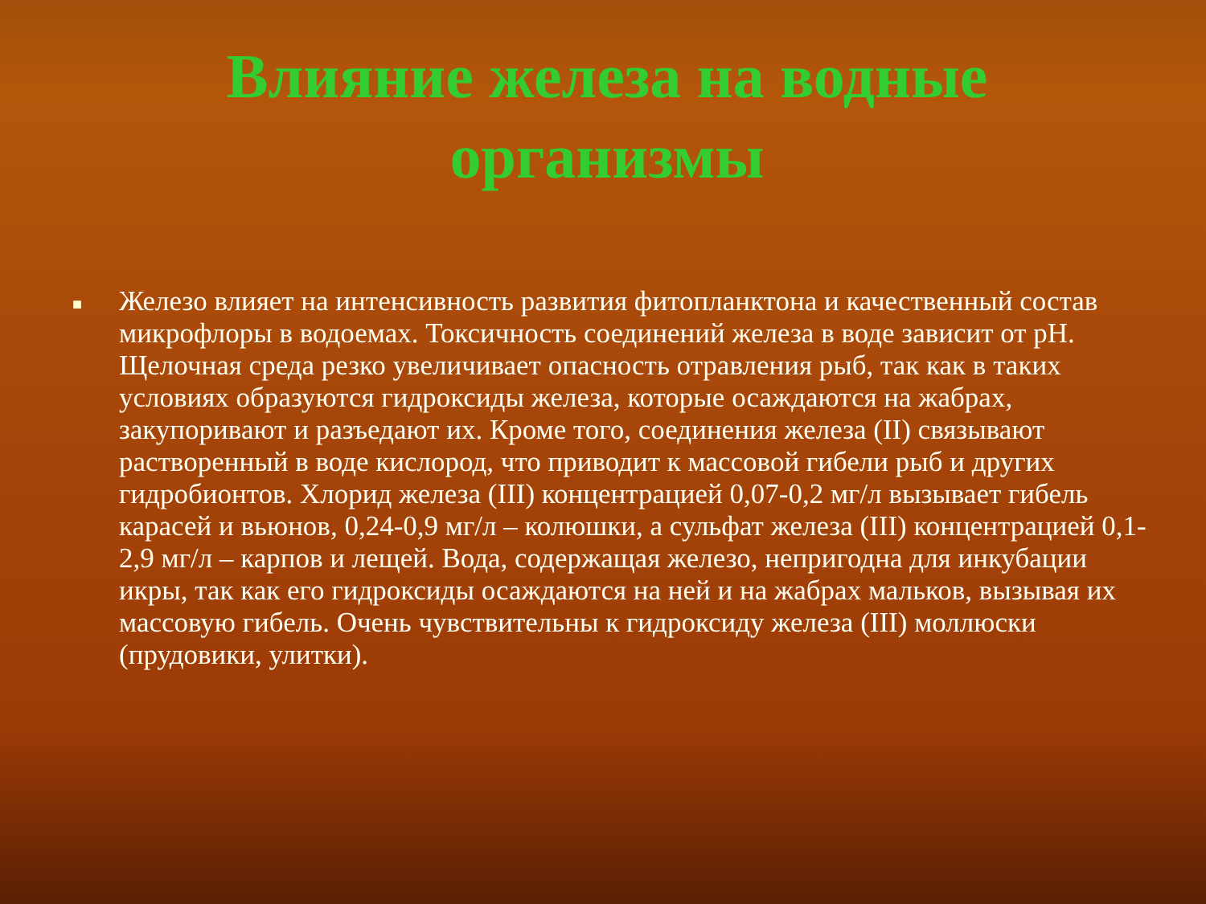Влияние железа на водные организмы
■
Железо влияет на интенсивность развития фитопланктона и качественный состав микрофлоры в водоемах. Токсичность соединений железа в воде зависит от рН. Щелочная среда резко увеличивает опасность отравления рыб, так как в таких условиях образуются гидроксиды железа, которые осаждаются на жабрах, закупоривают и разъедают их. Кроме того, соединения железа (II) связывают растворенный в воде кислород, что приводит к массовой гибели рыб и других гидробионтов. Хлорид железа (III) концентрацией 0,07-0,2 мг/л вызывает гибель карасей и вьюнов, 0,24-0,9 мг/л – колюшки, а сульфат железа (III) концентрацией 0,1-2,9 мг/л – карпов и лещей. Вода, содержащая железо, непригодна для инкубации икры, так как его гидроксиды осаждаются на ней и на жабрах мальков, вызывая их массовую гибель. Очень чувствительны к гидроксиду железа (III) моллюски (прудовики, улитки).